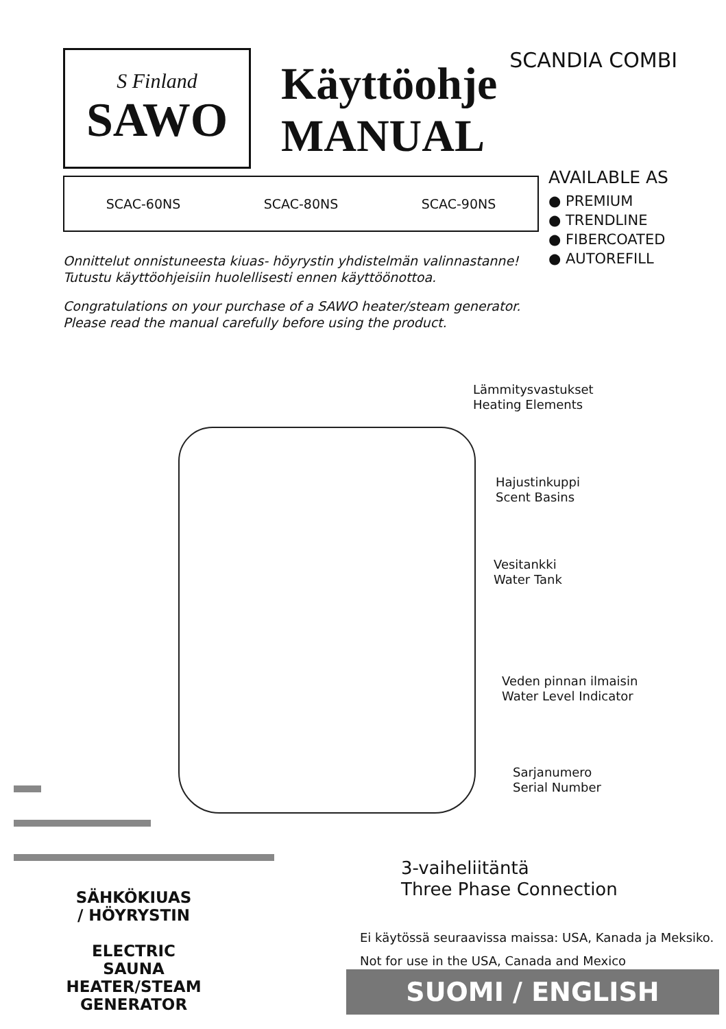S Finland
SAWO
Käyttöohje
MANUAL
SCANDIA COMBI
SCAC-60NS SCAC-80NS SCAC-90NS
AVAILABLE AS
● PREMIUM
● TRENDLINE
● FIBERCOATED
● AUTOREFILL
Onnittelut onnistuneesta kiuas- höyrystin yhdistelmän valinnastanne!
Tutustu käyttöohjeisiin huolellisesti ennen käyttöönottoa.
Congratulations on your purchase of a SAWO heater/steam generator.
Please read the manual carefully before using the product.
Lämmitysvastukset
Heating Elements
Hajustinkuppi
Scent Basins
Vesitankki
Water Tank
Veden pinnan ilmaisin
Water Level Indicator
Sarjanumero
Serial Number
SÄHKÖKIUAS
/ HÖYRYSTIN
ELECTRIC SAUNA
HEATER/STEAM
GENERATOR
3-vaiheliitäntä
Three Phase Connection
Ei käytössä seuraavissa maissa: USA, Kanada ja Meksiko.
Not for use in the USA, Canada and Mexico
SUOMI / ENGLISH